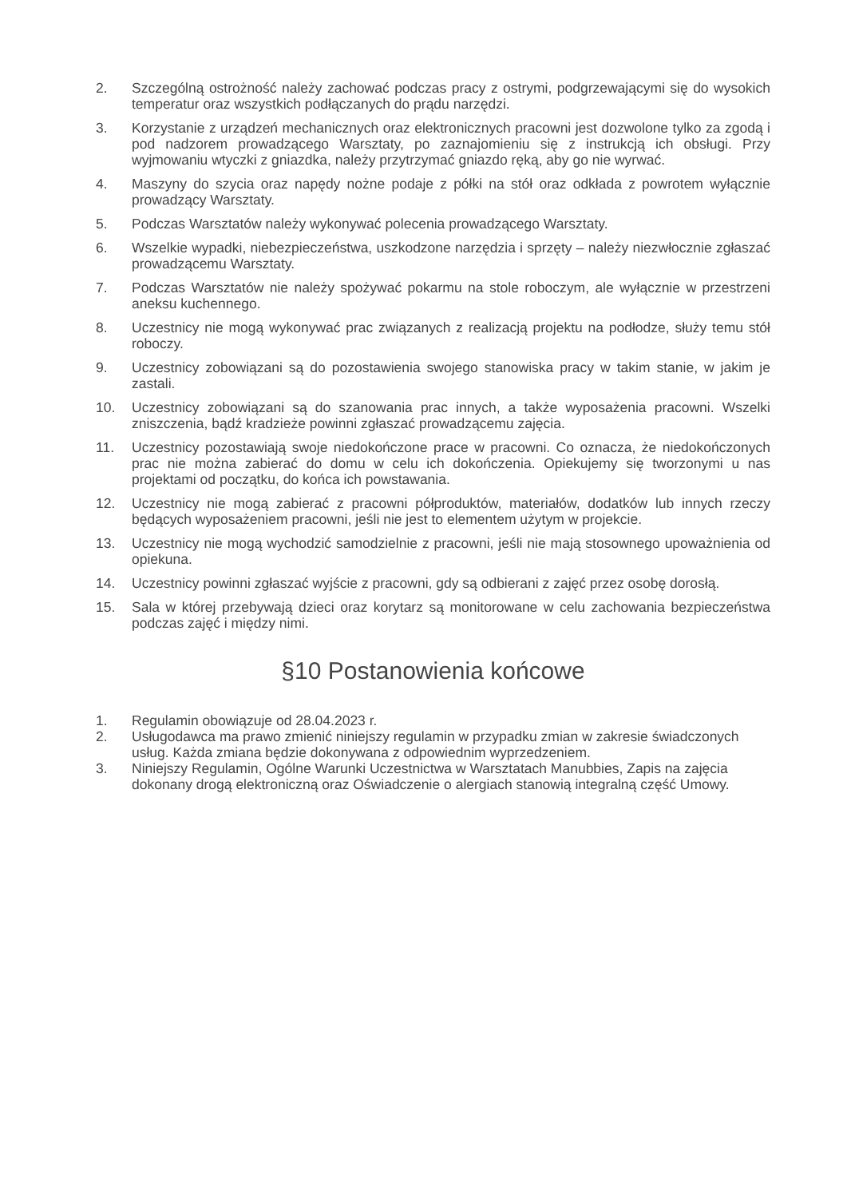2. Szczególną ostrożność należy zachować podczas pracy z ostrymi, podgrzewającymi się do wysokich temperatur oraz wszystkich podłączanych do prądu narzędzi.
3. Korzystanie z urządzeń mechanicznych oraz elektronicznych pracowni jest dozwolone tylko za zgodą i pod nadzorem prowadzącego Warsztaty, po zaznajomieniu się z instrukcją ich obsługi. Przy wyjmowaniu wtyczki z gniazdka, należy przytrzymać gniazdo ręką, aby go nie wyrwać.
4. Maszyny do szycia oraz napędy nożne podaje z półki na stół oraz odkłada z powrotem wyłącznie prowadzący Warsztaty.
5. Podczas Warsztatów należy wykonywać polecenia prowadzącego Warsztaty.
6. Wszelkie wypadki, niebezpieczeństwa, uszkodzone narzędzia i sprzęty – należy niezwłocznie zgłaszać prowadzącemu Warsztaty.
7. Podczas Warsztatów nie należy spożywać pokarmu na stole roboczym, ale wyłącznie w przestrzeni aneksu kuchennego.
8. Uczestnicy nie mogą wykonywać prac związanych z realizacją projektu na podłodze, służy temu stół roboczy.
9. Uczestnicy zobowiązani są do pozostawienia swojego stanowiska pracy w takim stanie, w jakim je zastali.
10. Uczestnicy zobowiązani są do szanowania prac innych, a także wyposażenia pracowni. Wszelki zniszczenia, bądź kradzieże powinni zgłaszać prowadzącemu zajęcia.
11. Uczestnicy pozostawiają swoje niedokończone prace w pracowni. Co oznacza, że niedokończonych prac nie można zabierać do domu w celu ich dokończenia. Opiekujemy się tworzonymi u nas projektami od początku, do końca ich powstawania.
12. Uczestnicy nie mogą zabierać z pracowni półproduktów, materiałów, dodatków lub innych rzeczy będących wyposażeniem pracowni, jeśli nie jest to elementem użytym w projekcie.
13. Uczestnicy nie mogą wychodzić samodzielnie z pracowni, jeśli nie mają stosownego upoważnienia od opiekuna.
14. Uczestnicy powinni zgłaszać wyjście z pracowni, gdy są odbierani z zajęć przez osobę dorosłą.
15. Sala w której przebywają dzieci oraz korytarz są monitorowane w celu zachowania bezpieczeństwa podczas zajęć i między nimi.
§10 Postanowienia końcowe
1. Regulamin obowiązuje od 28.04.2023 r.
2. Usługodawca ma prawo zmienić niniejszy regulamin w przypadku zmian w zakresie świadczonych usług. Każda zmiana będzie dokonywana z odpowiednim wyprzedzeniem.
3. Niniejszy Regulamin, Ogólne Warunki Uczestnictwa w Warsztatach Manubbies, Zapis na zajęcia dokonany drogą elektroniczną oraz Oświadczenie o alergiach stanowią integralną część Umowy.